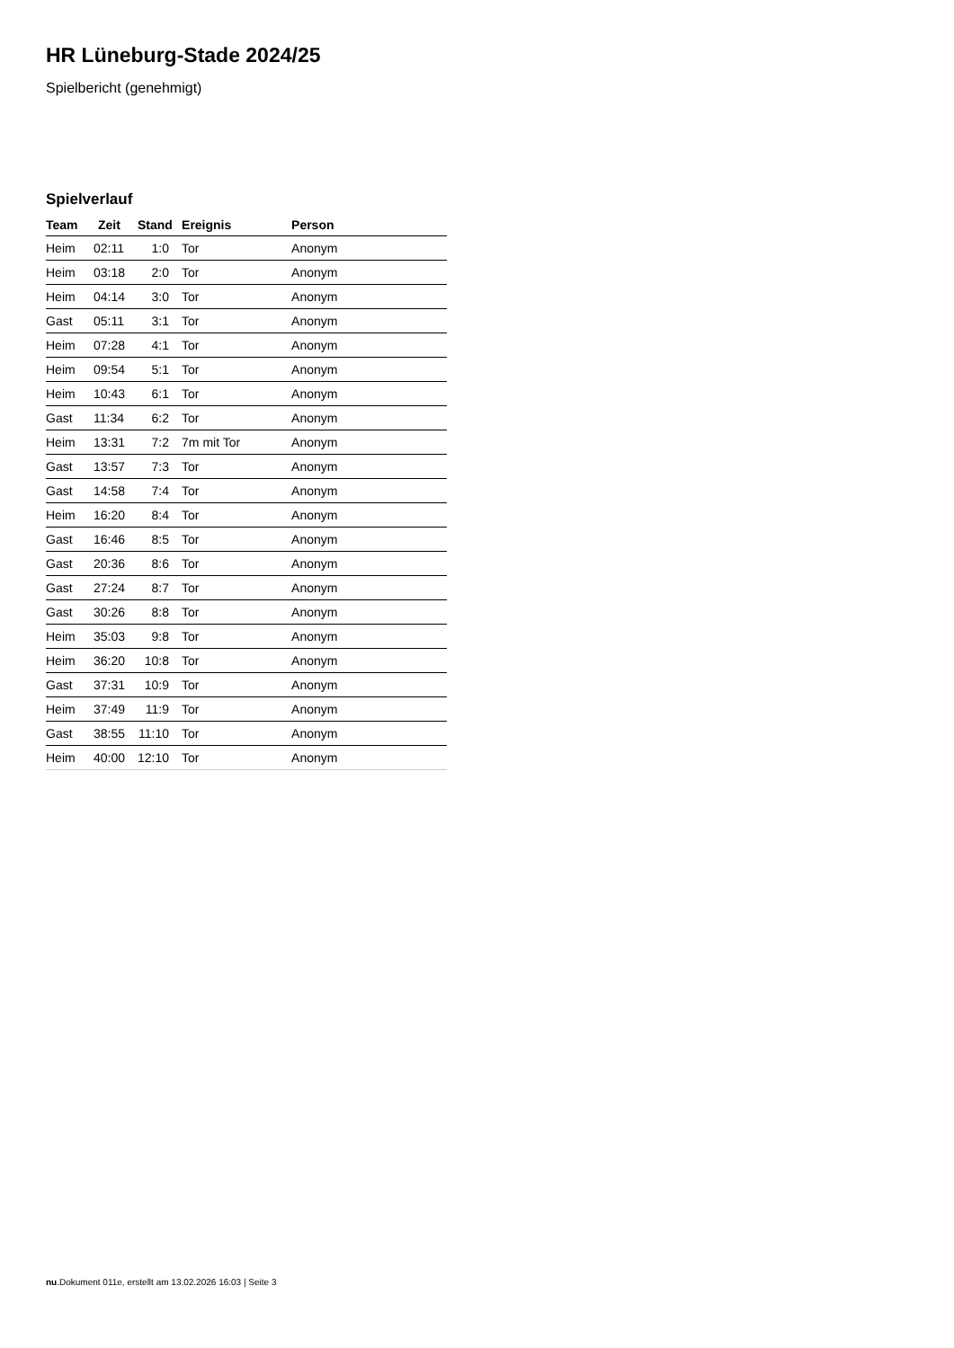HR Lüneburg-Stade 2024/25
Spielbericht (genehmigt)
Spielverlauf
| Team | Zeit | Stand | Ereignis | Person |
| --- | --- | --- | --- | --- |
| Heim | 02:11 | 1:0 | Tor | Anonym |
| Heim | 03:18 | 2:0 | Tor | Anonym |
| Heim | 04:14 | 3:0 | Tor | Anonym |
| Gast | 05:11 | 3:1 | Tor | Anonym |
| Heim | 07:28 | 4:1 | Tor | Anonym |
| Heim | 09:54 | 5:1 | Tor | Anonym |
| Heim | 10:43 | 6:1 | Tor | Anonym |
| Gast | 11:34 | 6:2 | Tor | Anonym |
| Heim | 13:31 | 7:2 | 7m mit Tor | Anonym |
| Gast | 13:57 | 7:3 | Tor | Anonym |
| Gast | 14:58 | 7:4 | Tor | Anonym |
| Heim | 16:20 | 8:4 | Tor | Anonym |
| Gast | 16:46 | 8:5 | Tor | Anonym |
| Gast | 20:36 | 8:6 | Tor | Anonym |
| Gast | 27:24 | 8:7 | Tor | Anonym |
| Gast | 30:26 | 8:8 | Tor | Anonym |
| Heim | 35:03 | 9:8 | Tor | Anonym |
| Heim | 36:20 | 10:8 | Tor | Anonym |
| Gast | 37:31 | 10:9 | Tor | Anonym |
| Heim | 37:49 | 11:9 | Tor | Anonym |
| Gast | 38:55 | 11:10 | Tor | Anonym |
| Heim | 40:00 | 12:10 | Tor | Anonym |
nu.Dokument 011e, erstellt am 13.02.2026 16:03 | Seite 3